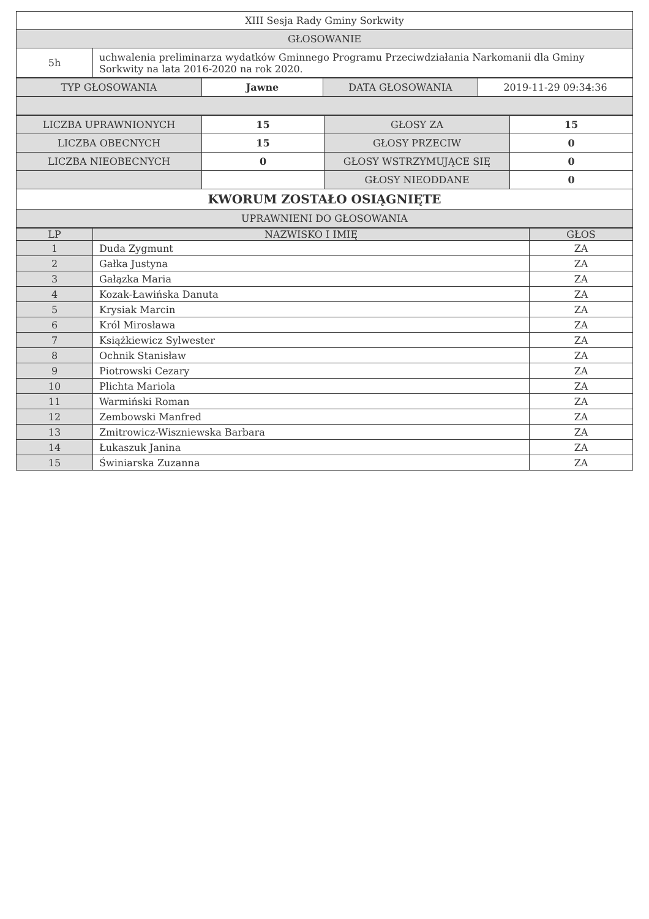| XIII Sesja Rady Gminy Sorkwity | |
| GŁOSOWANIE | |
| 5h | uchwalenia preliminarza wydatków Gminnego Programu Przeciwdziałania Narkomanii dla Gminy Sorkwity na lata 2016-2020 na rok 2020. |
| TYP GŁOSOWANIA | Jawne | DATA GŁOSOWANIA | 2019-11-29 09:34:36 |
| LICZBA UPRAWNIONYCH | 15 | GŁOSY ZA | 15 |
| LICZBA OBECNYCH | 15 | GŁOSY PRZECIW | 0 |
| LICZBA NIEOBECNYCH | 0 | GŁOSY WSTRZYMUJĄCE SIĘ | 0 |
| | | GŁOSY NIEODDANE | 0 |
| KWORUM ZOSTAŁO OSIĄGNIĘTE | | | |
| UPRAWNIENI DO GŁOSOWANIA | | | |
| LP | NAZWISKO I IMIĘ | GŁOS |
| --- | --- | --- |
| 1 | Duda Zygmunt | ZA |
| 2 | Gałka Justyna | ZA |
| 3 | Gałązka Maria | ZA |
| 4 | Kozak-Ławińska Danuta | ZA |
| 5 | Krysiak Marcin | ZA |
| 6 | Król Mirosława | ZA |
| 7 | Książkiewicz Sylwester | ZA |
| 8 | Ochnik Stanisław | ZA |
| 9 | Piotrowski Cezary | ZA |
| 10 | Plichta Mariola | ZA |
| 11 | Warmiński Roman | ZA |
| 12 | Zembowski Manfred | ZA |
| 13 | Zmitrowicz-Wiszniewska Barbara | ZA |
| 14 | Łukaszuk Janina | ZA |
| 15 | Świniarska Zuzanna | ZA |